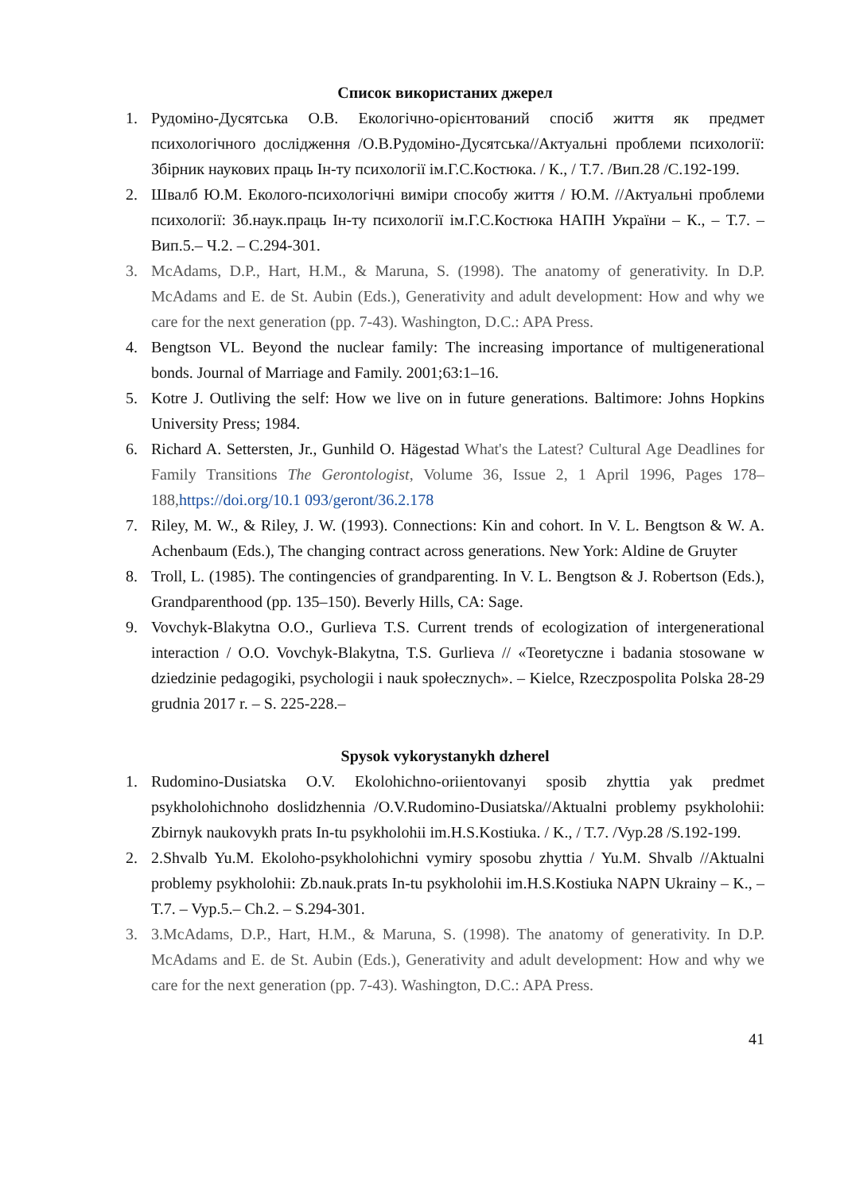Список використаних джерел
1. Рудоміно-Дусятська О.В. Екологічно-орієнтований спосіб життя як предмет психологічного дослідження /О.В.Рудоміно-Дусятська//Актуальні проблеми психології: Збірник наукових праць Ін-ту психології ім.Г.С.Костюка. / К., / Т.7. /Вип.28 /С.192-199.
2. Швалб Ю.М. Еколого-психологічні виміри способу життя / Ю.М. //Актуальні проблеми психології: Зб.наук.праць Ін-ту психології ім.Г.С.Костюка НАПН України – К., – Т.7. – Вип.5.– Ч.2. – С.294-301.
3. McAdams, D.P., Hart, H.M., & Maruna, S. (1998). The anatomy of generativity. In D.P. McAdams and E. de St. Aubin (Eds.), Generativity and adult development: How and why we care for the next generation (pp. 7-43). Washington, D.C.: APA Press.
4. Bengtson VL. Beyond the nuclear family: The increasing importance of multigenerational bonds. Journal of Marriage and Family. 2001;63:1–16.
5. Kotre J. Outliving the self: How we live on in future generations. Baltimore: Johns Hopkins University Press; 1984.
6. Richard A. Settersten, Jr., Gunhild O. Hägestad What's the Latest? Cultural Age Deadlines for Family Transitions The Gerontologist, Volume 36, Issue 2, 1 April 1996, Pages 178–188, https://doi.org/10.1 093/geront/36.2.178
7. Riley, M. W., & Riley, J. W. (1993). Connections: Kin and cohort. In V. L. Bengtson & W. A. Achenbaum (Eds.), The changing contract across generations. New York: Aldine de Gruyter
8. Troll, L. (1985). The contingencies of grandparenting. In V. L. Bengtson & J. Robertson (Eds.), Grandparenthood (pp. 135–150). Beverly Hills, CA: Sage.
9. Vovchyk-Blakytna O.O., Gurlieva T.S. Current trends of ecologization of intergenerational interaction / O.O. Vovchyk-Blakytna, T.S. Gurlieva // «Teoretyczne i badania stosowane w dziedzinie pedagogiki, psychologii i nauk społecznych». – Kielce, Rzeczpospolita Polska 28-29 grudnia 2017 r. – S. 225-228.–
Spysok vykorystanykh dzherel
1. Rudomino-Dusiatska O.V. Ekolohichno-oriientovanyi sposib zhyttia yak predmet psykholohichnoho doslidzhennia /O.V.Rudomino-Dusiatska//Aktualni problemy psykholohii: Zbirnyk naukovykh prats In-tu psykholohii im.H.S.Kostiuka. / K., / T.7. /Vyp.28 /S.192-199.
2. 2.Shvalb Yu.M. Ekoloho-psykholohichni vymiry sposobu zhyttia / Yu.M. Shvalb //Aktualni problemy psykholohii: Zb.nauk.prats In-tu psykholohii im.H.S.Kostiuka NAPN Ukrainy – K., – T.7. – Vyp.5.– Ch.2. – S.294-301.
3. 3.McAdams, D.P., Hart, H.M., & Maruna, S. (1998). The anatomy of generativity. In D.P. McAdams and E. de St. Aubin (Eds.), Generativity and adult development: How and why we care for the next generation (pp. 7-43). Washington, D.C.: APA Press.
41